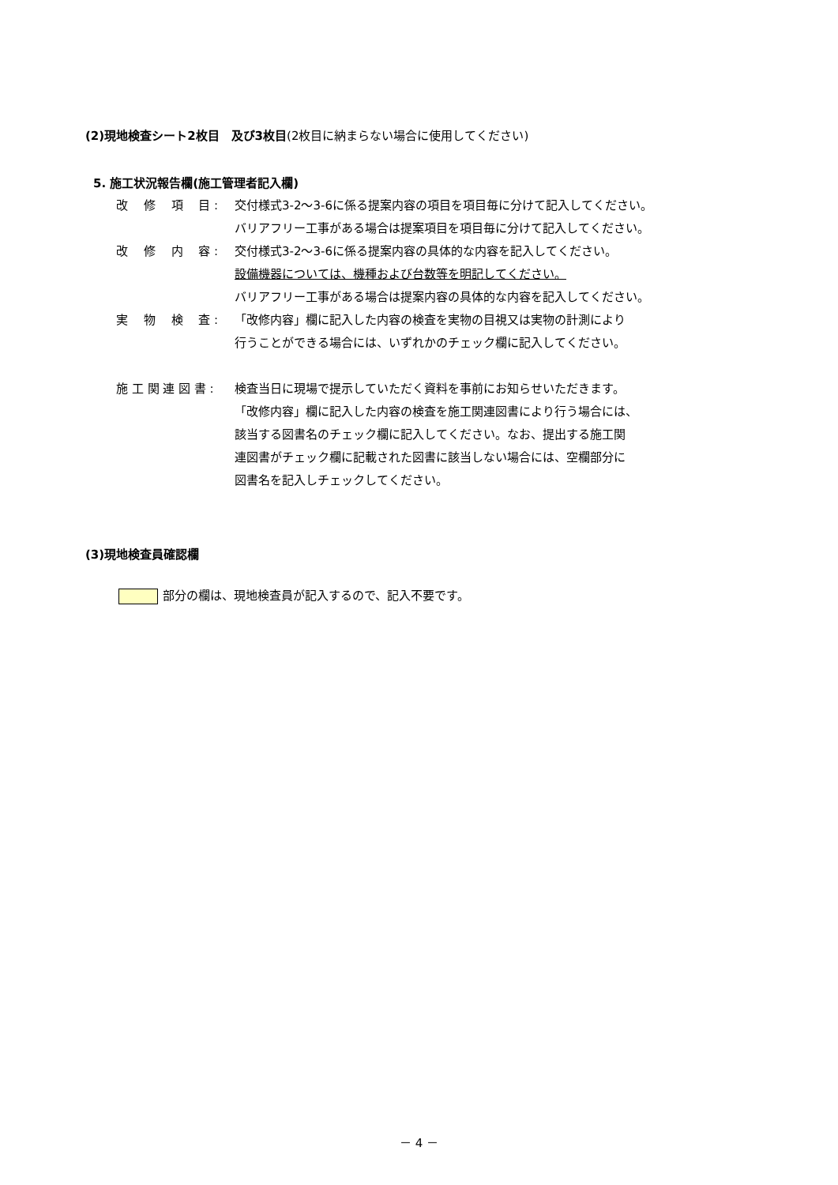(2)現地検査シート2枚目　及び3枚目(2枚目に納まらない場合に使用してください)
5. 施工状況報告欄(施工管理者記入欄)
改　 修　 項　 目 : 交付様式3-2～3-6に係る提案内容の項目を項目毎に分けて記入してください。
バリアフリー工事がある場合は提案項目を項目毎に分けて記入してください。
改　 修　 内　 容 : 交付様式3-2～3-6に係る提案内容の具体的な内容を記入してください。
設備機器については、機種および台数等を明記してください。
バリアフリー工事がある場合は提案内容の具体的な内容を記入してください。
実　 物　 検　 査 : 「改修内容」欄に記入した内容の検査を実物の目視又は実物の計測により
行うことができる場合には、いずれかのチェック欄に記入してください。
施 工 関 連 図 書 : 検査当日に現場で提示していただく資料を事前にお知らせいただきます。
「改修内容」欄に記入した内容の検査を施工関連図書により行う場合には、
該当する図書名のチェック欄に記入してください。なお、提出する施工関
連図書がチェック欄に記載された図書に該当しない場合には、空欄部分に
図書名を記入しチェックしてください。
(3)現地検査員確認欄
部分の欄は、現地検査員が記入するので、記入不要です。
－ 4 －